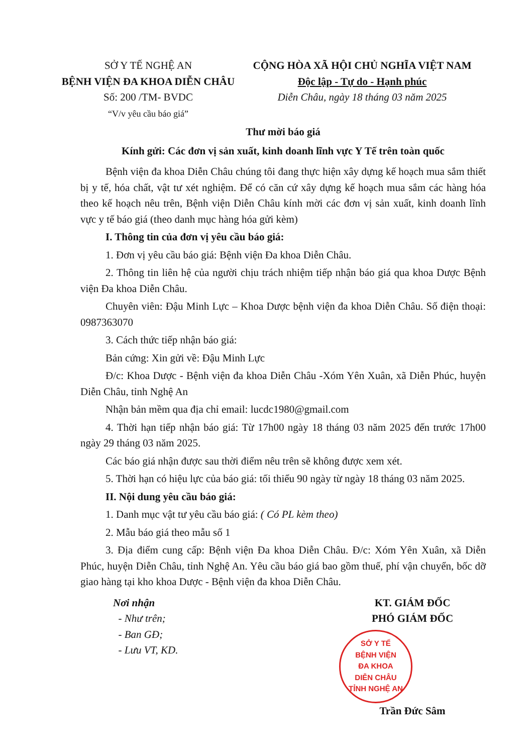SỞ Y TẾ NGHỆ AN
BỆNH VIỆN ĐA KHOA DIỄN CHÂU
Số: 200 /TM- BVDC
“V/v yêu cầu báo giá”
CỘNG HÒA XÃ HỘI CHỦ NGHĨA VIỆT NAM
Độc lập - Tự do - Hạnh phúc
Diễn Châu, ngày 18 tháng 03 năm 2025
Thư mời báo giá
Kính gửi: Các đơn vị sản xuất, kinh doanh lĩnh vực Y Tế trên toàn quốc
Bệnh viện đa khoa Diễn Châu chúng tôi đang thực hiện xây dựng kế hoạch mua sắm thiết bị y tế, hóa chất, vật tư xét nghiệm. Để có căn cứ xây dựng kế hoạch mua sắm các hàng hóa theo kế hoạch nêu trên, Bệnh viện Diễn Châu kính mời các đơn vị sản xuất, kinh doanh lĩnh vực y tế báo giá (theo danh mục hàng hóa gửi kèm)
I. Thông tin của đơn vị yêu cầu báo giá:
1. Đơn vị yêu cầu báo giá: Bệnh viện Đa khoa Diễn Châu.
2. Thông tin liên hệ của người chịu trách nhiệm tiếp nhận báo giá qua khoa Dược Bệnh viện Đa khoa Diễn Châu.
Chuyên viên: Đậu Minh Lực – Khoa Dược bệnh viện đa khoa Diễn Châu. Số điện thoại: 0987363070
3. Cách thức tiếp nhận báo giá:
Bản cứng: Xin gửi về: Đậu Minh Lực
Đ/c: Khoa Dược - Bệnh viện đa khoa Diễn Châu -Xóm Yên Xuân, xã Diễn Phúc, huyện Diễn Châu, tỉnh Nghệ An
Nhận bản mềm qua địa chỉ email: lucdc1980@gmail.com
4. Thời hạn tiếp nhận báo giá: Từ 17h00 ngày 18 tháng 03 năm 2025 đến trước 17h00 ngày 29 tháng 03 năm 2025.
Các báo giá nhận được sau thời điểm nêu trên sẽ không được xem xét.
5. Thời hạn có hiệu lực của báo giá: tối thiểu 90 ngày từ ngày 18 tháng 03 năm 2025.
II. Nội dung yêu cầu báo giá:
1. Danh mục vật tư yêu cầu báo giá: ( Có PL kèm theo)
2. Mẫu báo giá theo mẫu số 1
3. Địa điểm cung cấp: Bệnh viện Đa khoa Diễn Châu. Đ/c: Xóm Yên Xuân, xã Diễn Phúc, huyện Diễn Châu, tỉnh Nghệ An. Yêu cầu báo giá bao gồm thuế, phí vận chuyển, bốc dỡ giao hàng tại kho khoa Dược - Bệnh viện đa khoa Diễn Châu.
Nơi nhận
- Như trên;
- Ban GĐ;
- Lưu VT, KD.
KT. GIÁM ĐỐC
PHÓ GIÁM ĐỐC
SỞ Y TẾ
BỆNH VIỆN
ĐA KHOA
DIỄN CHÂU
TỈNH NGHỆ AN
Trần Đức Sâm